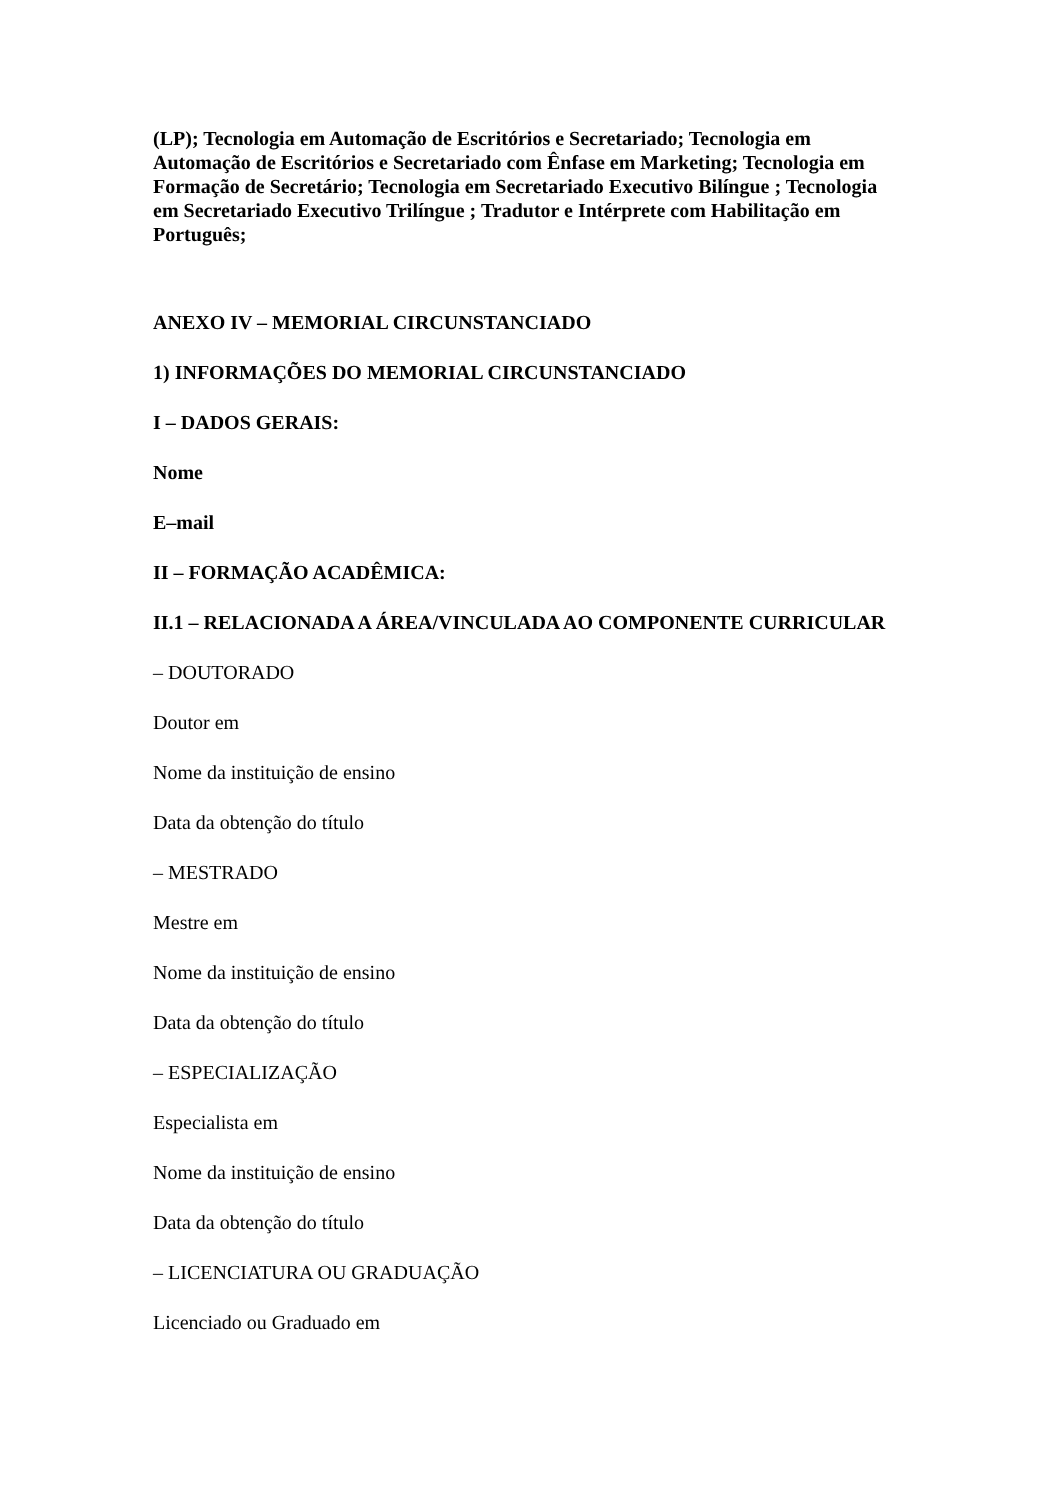(LP); Tecnologia em Automação de Escritórios e Secretariado; Tecnologia em Automação de Escritórios e Secretariado com Ênfase em Marketing; Tecnologia em Formação de Secretário; Tecnologia em Secretariado Executivo Bilíngue ; Tecnologia em Secretariado Executivo Trilíngue ; Tradutor e Intérprete com Habilitação em Português;
ANEXO IV – MEMORIAL CIRCUNSTANCIADO
1) INFORMAÇÕES DO MEMORIAL CIRCUNSTANCIADO
I – DADOS GERAIS:
Nome
E–mail
II – FORMAÇÃO ACADÊMICA:
II.1 – RELACIONADA A ÁREA/VINCULADA AO COMPONENTE CURRICULAR
– DOUTORADO
Doutor em
Nome da instituição de ensino
Data da obtenção do título
– MESTRADO
Mestre em
Nome da instituição de ensino
Data da obtenção do título
– ESPECIALIZAÇÃO
Especialista em
Nome da instituição de ensino
Data da obtenção do título
– LICENCIATURA OU GRADUAÇÃO
Licenciado ou Graduado em